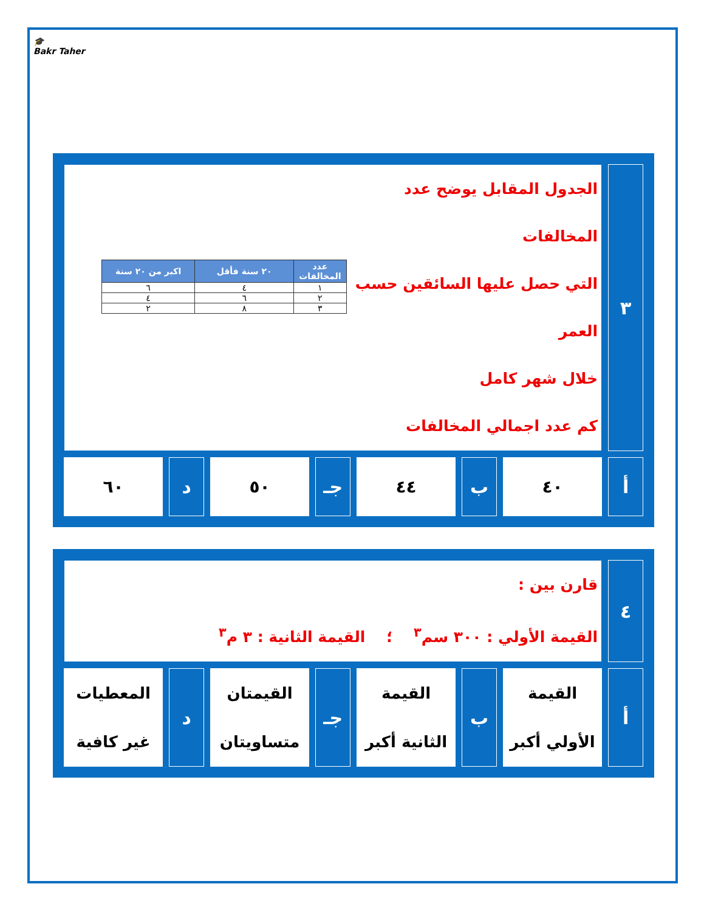🎓
Bakr Taher
| ٣ | الجدول المقابل يوضح عدد المخالفات التي حصل عليها السائقين حسب العمر خلال شهر كامل كم عدد اجمالي المخالفات / عدد المخالفات / ٢٠ سنة فأقل / اكبر من ٢٠ سنة / / --- / --- / --- / / ١ / ٤ / ٦ / / ٢ / ٦ / ٤ / / ٣ / ٨ / ٢ / | | | | | | |
| أ | ٤٠ | ب | ٤٤ | جـ | ٥٠ | د | ٦٠ |
| ٤ | قارن بين : القيمة الأولي : ٣٠٠ سم<sup>٣</sup> ؛ القيمة الثانية : ٣ م<sup>٣</sup> | | | | | | |
| أ | القيمة الأولي أكبر | ب | القيمة الثانية أكبر | جـ | القيمتان متساويتان | د | المعطيات غير كافية |